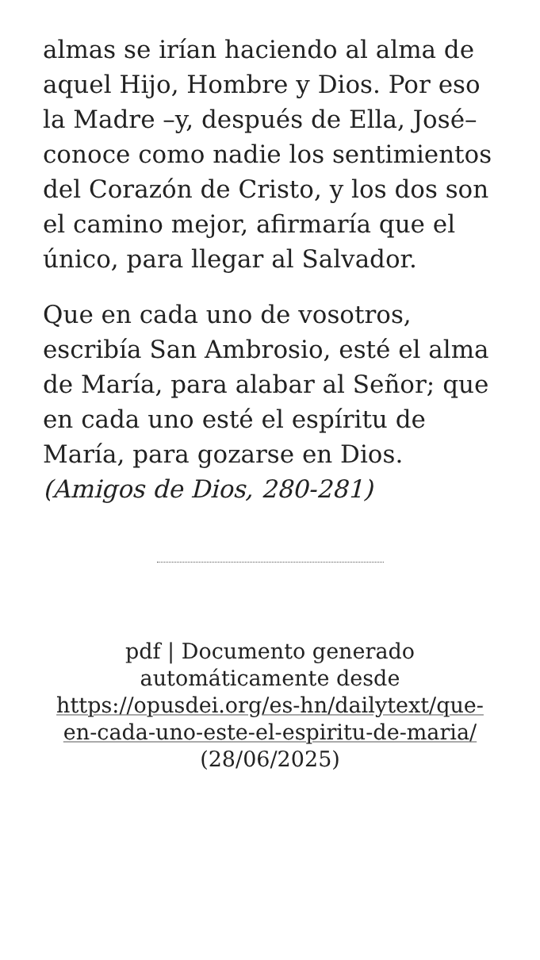almas se irían haciendo al alma de aquel Hijo, Hombre y Dios. Por eso la Madre –y, después de Ella, José– conoce como nadie los sentimientos del Corazón de Cristo, y los dos son el camino mejor, afirmaría que el único, para llegar al Salvador.
Que en cada uno de vosotros, escribía San Ambrosio, esté el alma de María, para alabar al Señor; que en cada uno esté el espíritu de María, para gozarse en Dios. (Amigos de Dios, 280-281)
pdf | Documento generado automáticamente desde https://opusdei.org/es-hn/dailytext/que-en-cada-uno-este-el-espiritu-de-maria/ (28/06/2025)